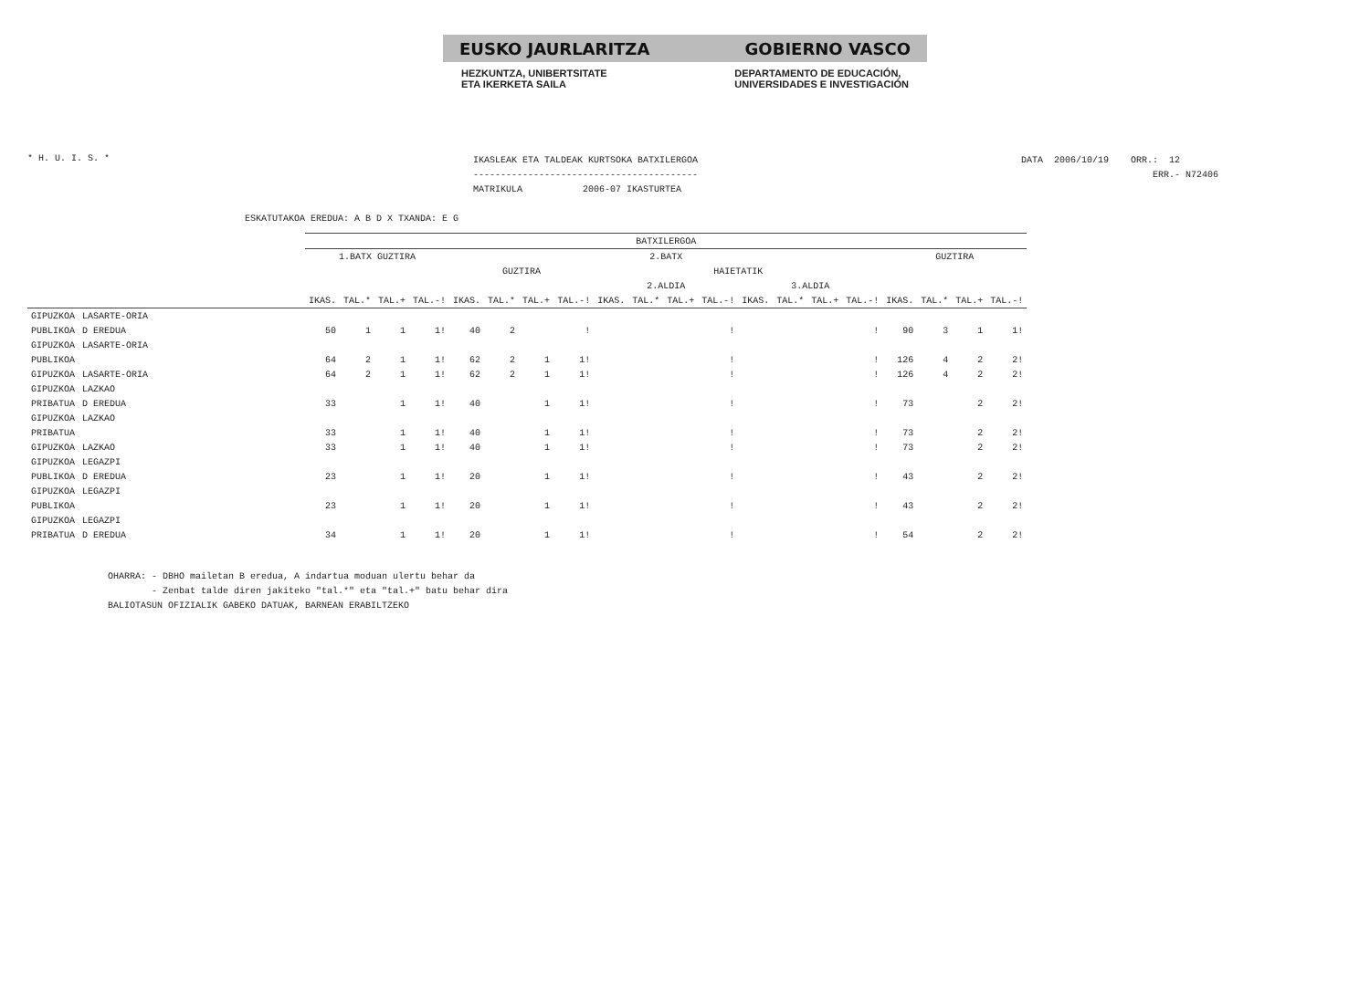EUSKO JAURLARITZA GOBIERNO VASCO
HEZKUNTZA, UNIBERTSITATE
ETA IKERKETA SAILA
DEPARTAMENTO DE EDUCACIÓN,
UNIVERSIDADES E INVESTIGACIÓN
* H. U. I. S. *
IKASLEAK ETA TALDEAK KURTSOKA BATXILERGOA ----------------------------------------- MATRIKULA 2006-07 IKASTURTEA
DATA 2006/10/19 ORR.: 12 ERR.- N72406
ESKATUTAKOA EREDUA: A B D X TXANDA: E G
| | | BATXILERGOA | | | | | | | | | | | | | | | | | | | |
| --- | --- | --- | --- | --- | --- | --- | --- | --- | --- | --- | --- | --- | --- | --- | --- | --- | --- | --- | --- | --- | --- |
| | | 1.BATX GUZTIRA | | | | 2.BATX | | | | | | | | | | | | GUZTIRA | | | |
| | | | | | | GUZTIRA | | | | HAIETATIK | | | | | | | | | | | |
| | | | | | | | | | | 2.ALDIA | | | | 3.ALDIA | | | | | | | |
| | | IKAS. | TAL.* | TAL.+ | TAL.-! | IKAS. | TAL.* | TAL.+ | TAL.-! | IKAS. | TAL.* | TAL.+ | TAL.-! | IKAS. | TAL.* | TAL.+ | TAL.-! | IKAS. | TAL.* | TAL.+ | TAL.-! |
| GIPUZKOA | LASARTE-ORIA | | | | | | | | | | | | | | | | | | | | |
| PUBLIKOA | D EREDUA | 50 | 1 | 1 | 1! | 40 | 2 | | ! | | | | ! | | | | ! | 90 | 3 | 1 | 1! |
| GIPUZKOA | LASARTE-ORIA | | | | | | | | | | | | | | | | | | | | |
| PUBLIKOA | | 64 | 2 | 1 | 1! | 62 | 2 | 1 | 1! | | | | ! | | | | ! | 126 | 4 | 2 | 2! |
| GIPUZKOA | LASARTE-ORIA | 64 | 2 | 1 | 1! | 62 | 2 | 1 | 1! | | | | ! | | | | ! | 126 | 4 | 2 | 2! |
| GIPUZKOA | LAZKAO | | | | | | | | | | | | | | | | | | | | |
| PRIBATUA | D EREDUA | 33 | | 1 | 1! | 40 | | 1 | 1! | | | | ! | | | | ! | 73 | | 2 | 2! |
| GIPUZKOA | LAZKAO | | | | | | | | | | | | | | | | | | | | |
| PRIBATUA | | 33 | | 1 | 1! | 40 | | 1 | 1! | | | | ! | | | | ! | 73 | | 2 | 2! |
| GIPUZKOA | LAZKAO | 33 | | 1 | 1! | 40 | | 1 | 1! | | | | ! | | | | ! | 73 | | 2 | 2! |
| GIPUZKOA | LEGAZPI | | | | | | | | | | | | | | | | | | | | |
| PUBLIKOA | D EREDUA | 23 | | 1 | 1! | 20 | | 1 | 1! | | | | ! | | | | ! | 43 | | 2 | 2! |
| GIPUZKOA | LEGAZPI | | | | | | | | | | | | | | | | | | | | |
| PUBLIKOA | | 23 | | 1 | 1! | 20 | | 1 | 1! | | | | ! | | | | ! | 43 | | 2 | 2! |
| GIPUZKOA | LEGAZPI | | | | | | | | | | | | | | | | | | | | |
| PRIBATUA | D EREDUA | 34 | | 1 | 1! | 20 | | 1 | 1! | | | | ! | | | | ! | 54 | | 2 | 2! |
OHARRA: - DBHO mailetan B eredua, A indartua moduan ulertu behar da - Zenbat talde diren jakiteko "tal.*" eta "tal.+" batu behar dira BALIOTASUN OFIZIALIK GABEKO DATUAK, BARNEAN ERABILTZEKO